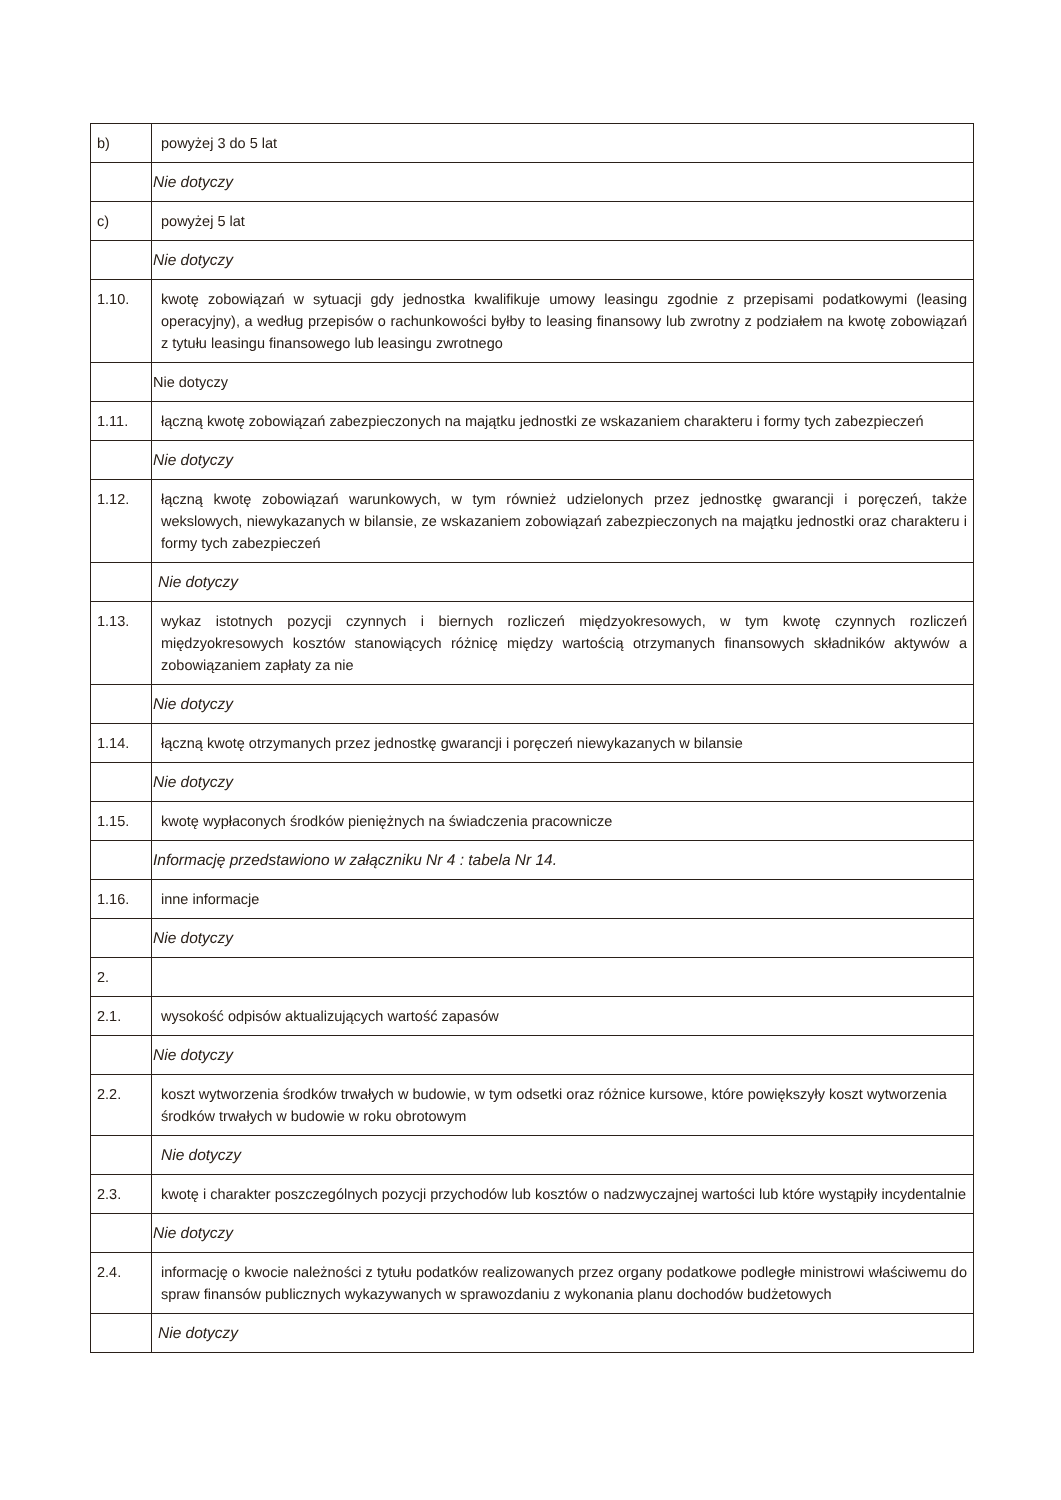| b) | powyżej 3 do 5 lat |
| | Nie dotyczy |
| c) | powyżej 5 lat |
| | Nie dotyczy |
| 1.10. | kwotę zobowiązań w sytuacji gdy jednostka kwalifikuje umowy leasingu zgodnie z przepisami podatkowymi (leasing operacyjny), a według przepisów o rachunkowości byłby to leasing finansowy lub zwrotny z podziałem na kwotę zobowiązań z tytułu leasingu finansowego lub leasingu zwrotnego |
| | Nie dotyczy |
| 1.11. | łączną kwotę zobowiązań zabezpieczonych na majątku jednostki ze wskazaniem charakteru i formy tych zabezpieczeń |
| | Nie dotyczy |
| 1.12. | łączną kwotę zobowiązań warunkowych, w tym również udzielonych przez jednostkę gwarancji i poręczeń, także wekslowych, niewykazanych w bilansie, ze wskazaniem zobowiązań zabezpieczonych na majątku jednostki oraz charakteru i formy tych zabezpieczeń |
| | Nie dotyczy |
| 1.13. | wykaz istotnych pozycji czynnych i biernych rozliczeń międzyokresowych, w tym kwotę czynnych rozliczeń międzyokresowych kosztów stanowiących różnicę między wartością otrzymanych finansowych składników aktywów a zobowiązaniem zapłaty za nie |
| | Nie dotyczy |
| 1.14. | łączną kwotę otrzymanych przez jednostkę gwarancji i poręczeń niewykazanych w bilansie |
| | Nie dotyczy |
| 1.15. | kwotę wypłaconych środków pieniężnych na świadczenia pracownicze |
| | Informację przedstawiono w załączniku Nr 4 : tabela Nr 14. |
| 1.16. | inne informacje |
| | Nie dotyczy |
| 2. | |
| 2.1. | wysokość odpisów aktualizujących wartość zapasów |
| | Nie dotyczy |
| 2.2. | koszt wytworzenia środków trwałych w budowie, w tym odsetki oraz różnice kursowe, które powiększyły koszt wytworzenia środków trwałych w budowie w roku obrotowym |
| | Nie dotyczy |
| 2.3. | kwotę i charakter poszczególnych pozycji przychodów lub kosztów o nadzwyczajnej wartości lub które wystąpiły incydentalnie |
| | Nie dotyczy |
| 2.4. | informację o kwocie należności z tytułu podatków realizowanych przez organy podatkowe podległe ministrowi właściwemu do spraw finansów publicznych wykazywanych w sprawozdaniu z wykonania planu dochodów budżetowych |
| | Nie dotyczy |